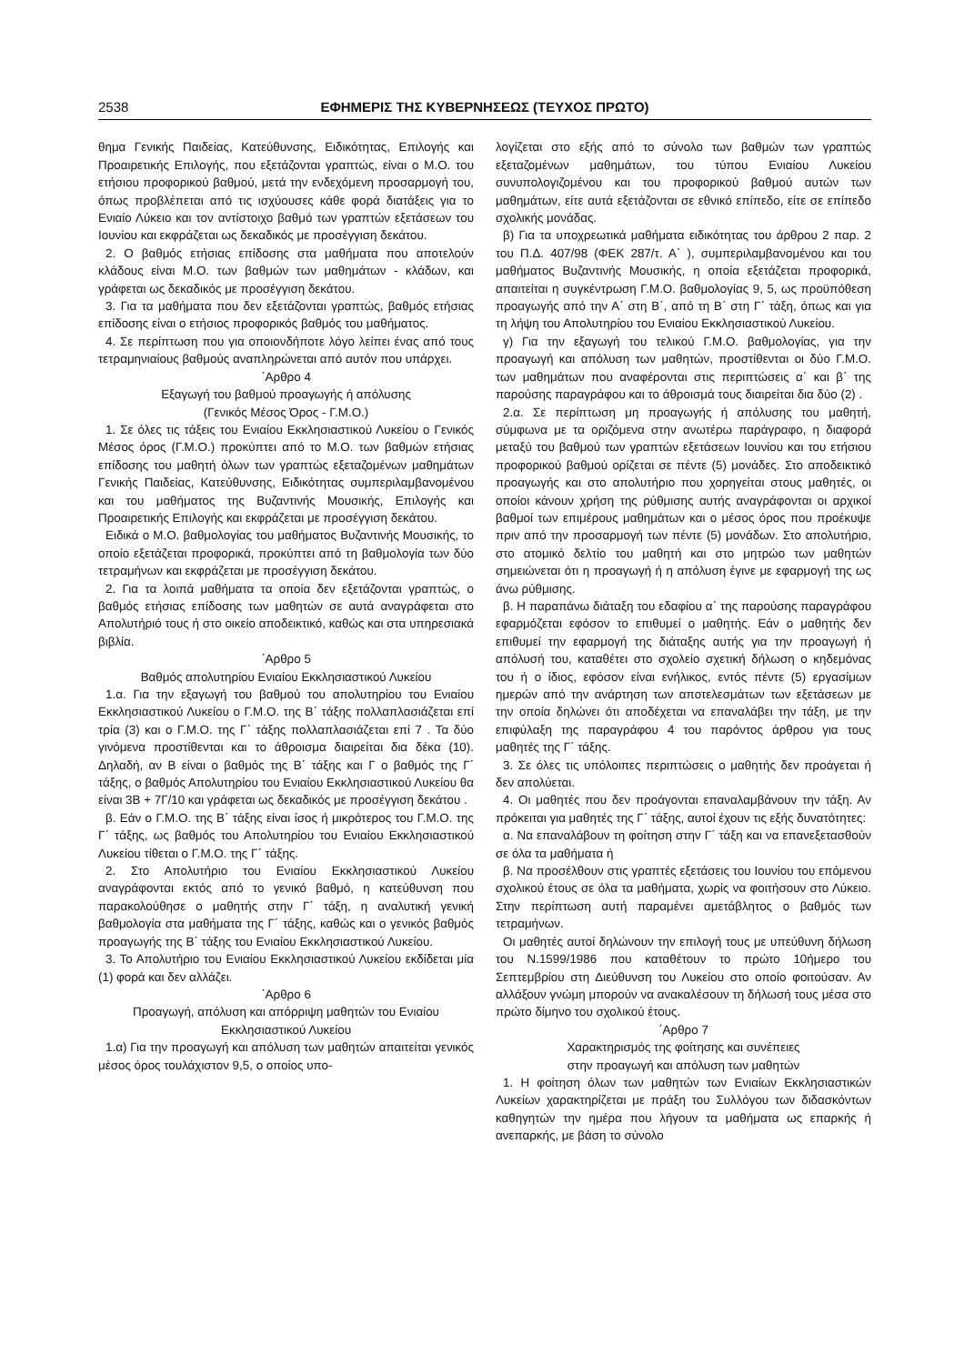2538 ΕΦΗΜΕΡΙΣ ΤΗΣ ΚΥΒΕΡΝΗΣΕΩΣ (ΤΕΥΧΟΣ ΠΡΩΤΟ)
θημα Γενικής Παιδείας, Κατεύθυνσης, Ειδικότητας, Επιλογής και Προαιρετικής Επιλογής, που εξετάζονται γραπτώς, είναι ο Μ.Ο. του ετήσιου προφορικού βαθμού, μετά την ενδεχόμενη προσαρμογή του, όπως προβλέπεται από τις ισχύουσες κάθε φορά διατάξεις για το Ενιαίο Λύκειο και τον αντίστοιχο βαθμό των γραπτών εξετάσεων του Ιουνίου και εκφράζεται ως δεκαδικός με προσέγγιση δεκάτου.
2. Ο βαθμός ετήσιας επίδοσης στα μαθήματα που αποτελούν κλάδους είναι Μ.Ο. των βαθμών των μαθημάτων - κλάδων, και γράφεται ως δεκαδικός με προσέγγιση δεκάτου.
3. Για τα μαθήματα που δεν εξετάζονται γραπτώς, βαθμός ετήσιας επίδοσης είναι ο ετήσιος προφορικός βαθμός του μαθήματος.
4. Σε περίπτωση που για οποιονδήποτε λόγο λείπει ένας από τους τετραμηνιαίους βαθμούς αναπληρώνεται από αυτόν που υπάρχει.
΄Αρθρο 4
Εξαγωγή του βαθμού προαγωγής ή απόλυσης
(Γενικός Μέσος Όρος - Γ.Μ.Ο.)
1. Σε όλες τις τάξεις του Ενιαίου Εκκλησιαστικού Λυκείου ο Γενικός Μέσος όρος (Γ.Μ.Ο.) προκύπτει από το Μ.Ο. των βαθμών ετήσιας επίδοσης του μαθητή όλων των γραπτώς εξεταζομένων μαθημάτων Γενικής Παιδείας, Κατεύθυνσης, Ειδικότητας συμπεριλαμβανομένου και του μαθήματος της Βυζαντινής Μουσικής, Επιλογής και Προαιρετικής Επιλογής και εκφράζεται με προσέγγιση δεκάτου.
Ειδικά ο Μ.Ο. βαθμολογίας του μαθήματος Βυζαντινής Μουσικής, το οποίο εξετάζεται προφορικά, προκύπτει από τη βαθμολογία των δύο τετραμήνων και εκφράζεται με προσέγγιση δεκάτου.
2. Για τα λοιπά μαθήματα τα οποία δεν εξετάζονται γραπτώς, ο βαθμός ετήσιας επίδοσης των μαθητών σε αυτά αναγράφεται στο Απολυτήριό τους ή στο οικείο αποδεικτικό, καθώς και στα υπηρεσιακά βιβλία.
΄Αρθρο 5
Βαθμός απολυτηρίου Ενιαίου Εκκλησιαστικού Λυκείου
1.α. Για την εξαγωγή του βαθμού του απολυτηρίου του Ενιαίου Εκκλησιαστικού Λυκείου ο Γ.Μ.Ο. της Β΄ τάξης πολλαπλασιάζεται επί τρία (3) και ο Γ.Μ.Ο. της Γ΄ τάξης πολλαπλασιάζεται επί 7 . Τα δύο γινόμενα προστίθενται και το άθροισμα διαιρείται δια δέκα (10). Δηλαδή, αν Β είναι ο βαθμός της Β΄ τάξης και Γ ο βαθμός της Γ΄ τάξης, ο βαθμός Απολυτηρίου του Ενιαίου Εκκλησιαστικού Λυκείου θα είναι 3Β + 7Γ/10 και γράφεται ως δεκαδικός με προσέγγιση δεκάτου .
β. Εάν ο Γ.Μ.Ο. της Β΄ τάξης είναι ίσος ή μικρότερος του Γ.Μ.Ο. της Γ΄ τάξης, ως βαθμός του Απολυτηρίου του Ενιαίου Εκκλησιαστικού Λυκείου τίθεται ο Γ.Μ.Ο. της Γ΄ τάξης.
2. Στο Απολυτήριο του Ενιαίου Εκκλησιαστικού Λυκείου αναγράφονται εκτός από το γενικό βαθμό, η κατεύθυνση που παρακολούθησε ο μαθητής στην Γ΄ τάξη, η αναλυτική γενική βαθμολογία στα μαθήματα της Γ΄ τάξης, καθώς και ο γενικός βαθμός προαγωγής της Β΄ τάξης του Ενιαίου Εκκλησιαστικού Λυκείου.
3. Το Απολυτήριο του Ενιαίου Εκκλησιαστικού Λυκείου εκδίδεται μία (1) φορά και δεν αλλάζει.
΄Αρθρο 6
Προαγωγή, απόλυση και απόρριψη μαθητών του Ενιαίου Εκκλησιαστικού Λυκείου
1.α) Για την προαγωγή και απόλυση των μαθητών απαιτείται γενικός μέσος όρος τουλάχιστον 9,5, ο οποίος υπο-
λογίζεται στο εξής από το σύνολο των βαθμών των γραπτώς εξεταζομένων μαθημάτων, του τύπου Ενιαίου Λυκείου συνυπολογιζομένου και του προφορικού βαθμού αυτών των μαθημάτων, είτε αυτά εξετάζονται σε εθνικό επίπεδο, είτε σε επίπεδο σχολικής μονάδας.
β) Για τα υποχρεωτικά μαθήματα ειδικότητας του άρθρου 2 παρ. 2 του Π.Δ. 407/98 (ΦΕΚ 287/τ. Α΄ ), συμπεριλαμβανομένου και του μαθήματος Βυζαντινής Μουσικής, η οποία εξετάζεται προφορικά, απαιτείται η συγκέντρωση Γ.Μ.Ο. βαθμολογίας 9, 5, ως προϋπόθεση προαγωγής από την Α΄ στη Β΄, από τη Β΄ στη Γ΄ τάξη, όπως και για τη λήψη του Απολυτηρίου του Ενιαίου Εκκλησιαστικού Λυκείου.
γ) Για την εξαγωγή του τελικού Γ.Μ.Ο. βαθμολογίας, για την προαγωγή και απόλυση των μαθητών, προστίθενται οι δύο Γ.Μ.Ο. των μαθημάτων που αναφέρονται στις περιπτώσεις α΄ και β΄ της παρούσης παραγράφου και το άθροισμά τους διαιρείται δια δύο (2) .
2.α. Σε περίπτωση μη προαγωγής ή απόλυσης του μαθητή, σύμφωνα με τα οριζόμενα στην ανωτέρω παράγραφο, η διαφορά μεταξύ του βαθμού των γραπτών εξετάσεων Ιουνίου και του ετήσιου προφορικού βαθμού ορίζεται σε πέντε (5) μονάδες. Στο αποδεικτικό προαγωγής και στο απολυτήριο που χορηγείται στους μαθητές, οι οποίοι κάνουν χρήση της ρύθμισης αυτής αναγράφονται οι αρχικοί βαθμοί των επιμέρους μαθημάτων και ο μέσος όρος που προέκυψε πριν από την προσαρμογή των πέντε (5) μονάδων. Στο απολυτήριο, στο ατομικό δελτίο του μαθητή και στο μητρώο των μαθητών σημειώνεται ότι η προαγωγή ή η απόλυση έγινε με εφαρμογή της ως άνω ρύθμισης.
β. Η παραπάνω διάταξη του εδαφίου α΄ της παρούσης παραγράφου εφαρμόζεται εφόσον το επιθυμεί ο μαθητής. Εάν ο μαθητής δεν επιθυμεί την εφαρμογή της διάταξης αυτής για την προαγωγή ή απόλυσή του, καταθέτει στο σχολείο σχετική δήλωση ο κηδεμόνας του ή ο ίδιος, εφόσον είναι ενήλικος, εντός πέντε (5) εργασίμων ημερών από την ανάρτηση των αποτελεσμάτων των εξετάσεων με την οποία δηλώνει ότι αποδέχεται να επαναλάβει την τάξη, με την επιφύλαξη της παραγράφου 4 του παρόντος άρθρου για τους μαθητές της Γ΄ τάξης.
3. Σε όλες τις υπόλοιπες περιπτώσεις ο μαθητής δεν προάγεται ή δεν απολύεται.
4. Οι μαθητές που δεν προάγονται επαναλαμβάνουν την τάξη. Αν πρόκειται για μαθητές της Γ΄ τάξης, αυτοί έχουν τις εξής δυνατότητες:
α. Να επαναλάβουν τη φοίτηση στην Γ΄ τάξη και να επανεξετασθούν σε όλα τα μαθήματα ή
β. Να προσέλθουν στις γραπτές εξετάσεις του Ιουνίου του επόμενου σχολικού έτους σε όλα τα μαθήματα, χωρίς να φοιτήσουν στο Λύκειο. Στην περίπτωση αυτή παραμένει αμετάβλητος ο βαθμός των τετραμήνων.
Οι μαθητές αυτοί δηλώνουν την επιλογή τους με υπεύθυνη δήλωση του Ν.1599/1986 που καταθέτουν το πρώτο 10ήμερο του Σεπτεμβρίου στη Διεύθυνση του Λυκείου στο οποίο φοιτούσαν. Αν αλλάξουν γνώμη μπορούν να ανακαλέσουν τη δήλωσή τους μέσα στο πρώτο δίμηνο του σχολικού έτους.
΄Αρθρο 7
Χαρακτηρισμός της φοίτησης και συνέπειες
στην προαγωγή και απόλυση των μαθητών
1. Η φοίτηση όλων των μαθητών των Ενιαίων Εκκλησιαστικών Λυκείων χαρακτηρίζεται με πράξη του Συλλόγου των διδασκόντων καθηγητών την ημέρα που λήγουν τα μαθήματα ως επαρκής ή ανεπαρκής, με βάση το σύνολο